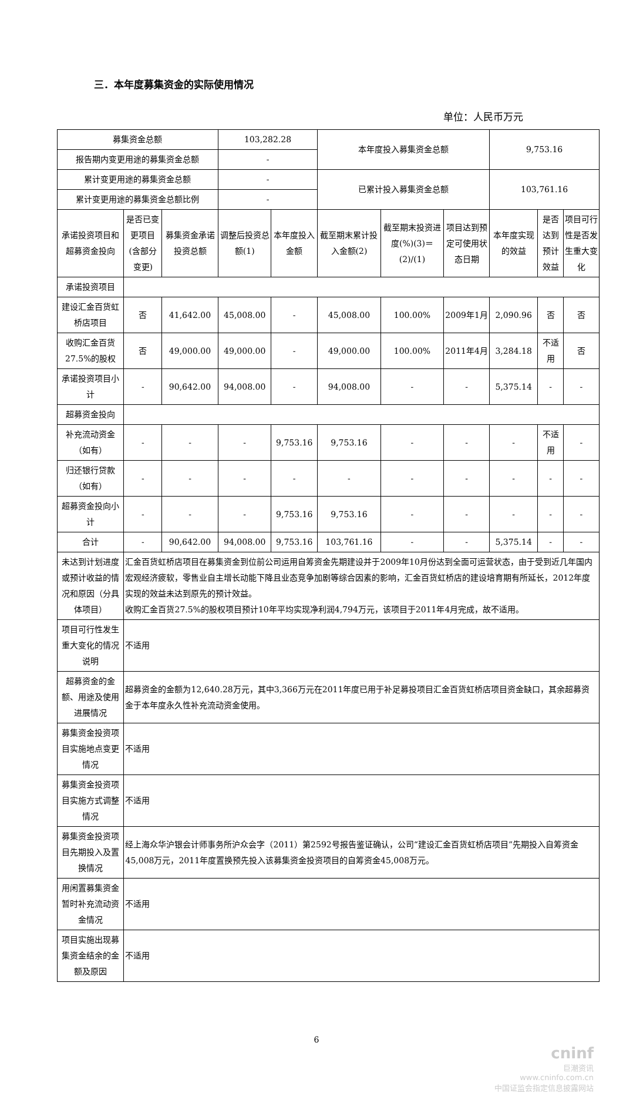三．本年度募集资金的实际使用情况
单位：人民币万元
| 募集资金总额 | | | 103,282.28 | | 本年度投入募集资金总额 | | | 9,753.16 | | |
| 报告期内变更用途的募集资金总额 | | | - | | | | | | | |
| 累计变更用途的募集资金总额 | | | - | | 已累计投入募集资金总额 | | | 103,761.16 | | |
| 累计变更用途的募集资金总额比例 | | | - | | | | | | | |
| 承诺投资项目和超募资金投向 | 是否已变更项目(含部分变更) | 募集资金承诺投资总额 | 调整后投资总额(1) | 本年度投入金额 | 截至期末累计投入金额(2) | 截至期末投资进度(%)(3)＝(2)/(1) | 项目达到预定可使用状态日期 | 本年度实现的效益 | 是否达到预计效益 | 项目可行性是否发生重大变化 |
| 承诺投资项目 | | | | | | | | | | |
| 建设汇金百货虹桥店项目 | 否 | 41,642.00 | 45,008.00 | - | 45,008.00 | 100.00% | 2009年1月 | 2,090.96 | 否 | 否 |
| 收购汇金百货27.5%的股权 | 否 | 49,000.00 | 49,000.00 | - | 49,000.00 | 100.00% | 2011年4月 | 3,284.18 | 不适用 | 否 |
| 承诺投资项目小计 | - | 90,642.00 | 94,008.00 | - | 94,008.00 | - | - | 5,375.14 | - | - |
| 超募资金投向 | | | | | | | | | | |
| 补充流动资金（如有） | - | - | - | 9,753.16 | 9,753.16 | - | - | - | 不适用 | - |
| 归还银行贷款（如有） | - | - | - | - | - | - | - | - | - | - |
| 超募资金投向小计 | - | - | - | 9,753.16 | 9,753.16 | - | - | - | - | - |
| 合计 | - | 90,642.00 | 94,008.00 | 9,753.16 | 103,761.16 | - | - | 5,375.14 | - | - |
| 未达到计划进度或预计收益的情况和原因（分具体项目） | 汇金百货虹桥店项目在募集资金到位前公司运用自筹资金先期建设并于2009年10月份达到全面可运营状态，由于受到近几年国内宏观经济疲软，零售业自主增长动能下降且业态竞争加剧等综合因素的影响，汇金百货虹桥店的建设培育期有所延长，2012年度实现的效益未达到原先的预计效益。 收购汇金百货27.5%的股权项目预计10年平均实现净利润4,794万元，该项目于2011年4月完成，故不适用。 | | | | | | | | | |
| 项目可行性发生重大变化的情况说明 | 不适用 | | | | | | | | | |
| 超募资金的金额、用途及使用进展情况 | 超募资金的金额为12,640.28万元，其中3,366万元在2011年度已用于补足募投项目汇金百货虹桥店项目资金缺口，其余超募资金于本年度永久性补充流动资金使用。 | | | | | | | | | |
| 募集资金投资项目实施地点变更情况 | 不适用 | | | | | | | | | |
| 募集资金投资项目实施方式调整情况 | 不适用 | | | | | | | | | |
| 募集资金投资项目先期投入及置换情况 | 经上海众华沪银会计师事务所沪众会字（2011）第2592号报告鉴证确认，公司“建设汇金百货虹桥店项目”先期投入自筹资金45,008万元，2011年度置换预先投入该募集资金投资项目的自筹资金45,008万元。 | | | | | | | | | |
| 用闲置募集资金暂时补充流动资金情况 | 不适用 | | | | | | | | | |
| 项目实施出现募集资金结余的金额及原因 | 不适用 | | | | | | | | | |
6
cninf
巨潮资讯
www.cninfo.com.cn
中国证监会指定信息披露网站